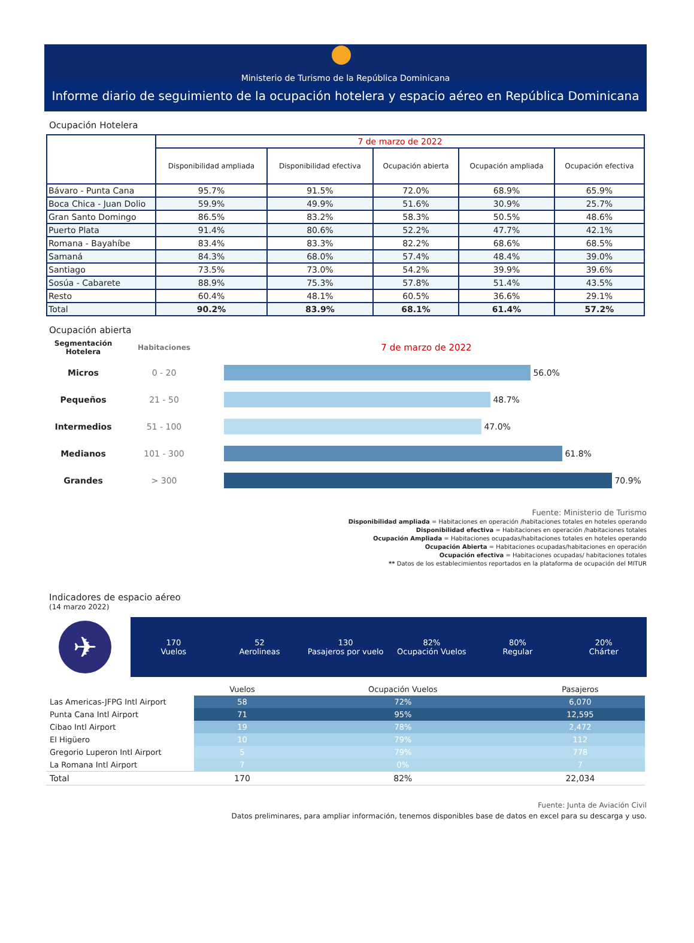Ministerio de Turismo de la República Dominicana
Informe diario de seguimiento de la ocupación hotelera y espacio aéreo en República Dominicana
Ocupación Hotelera
| | 7 de marzo de 2022 | | | | |
| --- | --- | --- | --- | --- | --- |
| | Disponibilidad ampliada | Disponibilidad efectiva | Ocupación abierta | Ocupación ampliada | Ocupación efectiva |
| Bávaro - Punta Cana | 95.7% | 91.5% | 72.0% | 68.9% | 65.9% |
| Boca Chica - Juan Dolio | 59.9% | 49.9% | 51.6% | 30.9% | 25.7% |
| Gran Santo Domingo | 86.5% | 83.2% | 58.3% | 50.5% | 48.6% |
| Puerto Plata | 91.4% | 80.6% | 52.2% | 47.7% | 42.1% |
| Romana - Bayahíbe | 83.4% | 83.3% | 82.2% | 68.6% | 68.5% |
| Samaná | 84.3% | 68.0% | 57.4% | 48.4% | 39.0% |
| Santiago | 73.5% | 73.0% | 54.2% | 39.9% | 39.6% |
| Sosúa - Cabarete | 88.9% | 75.3% | 57.8% | 51.4% | 43.5% |
| Resto | 60.4% | 48.1% | 60.5% | 36.6% | 29.1% |
| Total | 90.2% | 83.9% | 68.1% | 61.4% | 57.2% |
Ocupación abierta
Segmentación Hotelera
Habitaciones
7 de marzo de 2022
Micros 0 - 20
56.0%
Pequeños 21 - 50
48.7%
Intermedios 51 - 100
47.0%
Medianos 101 - 300
61.8%
Grandes > 300
70.9%
Fuente: Ministerio de Turismo
Disponibilidad ampliada = Habitaciones en operación /habitaciones totales en hoteles operando
Disponibilidad efectiva = Habitaciones en operación /habitaciones totales
Ocupación Ampliada = Habitaciones ocupadas/habitaciones totales en hoteles operando
Ocupación Abierta = Habitaciones ocupadas/habitaciones en operación
Ocupación efectiva = Habitaciones ocupadas/ habitaciones totales
** Datos de los establecimientos reportados en la plataforma de ocupación del MITUR
Indicadores de espacio aéreo
(14 marzo 2022)
✈
170
Vuelos
52
Aerolineas
130
Pasajeros por vuelo
82%
Ocupación Vuelos
80%
Regular
20%
Chárter
| | Vuelos | Ocupación Vuelos | Pasajeros |
| --- | --- | --- | --- |
| Las Americas-JFPG Intl Airport | 58 | 72% | 6,070 |
| Punta Cana Intl Airport | 71 | 95% | 12,595 |
| Cibao Intl Airport | 19 | 78% | 2,472 |
| El Higüero | 10 | 79% | 112 |
| Gregorio Luperon Intl Airport | 5 | 79% | 778 |
| La Romana Intl Airport | 7 | 0% | 7 |
| Total | 170 | 82% | 22,034 |
Fuente: Junta de Aviación Civil
Datos preliminares, para ampliar información, tenemos disponibles base de datos en excel para su descarga y uso.